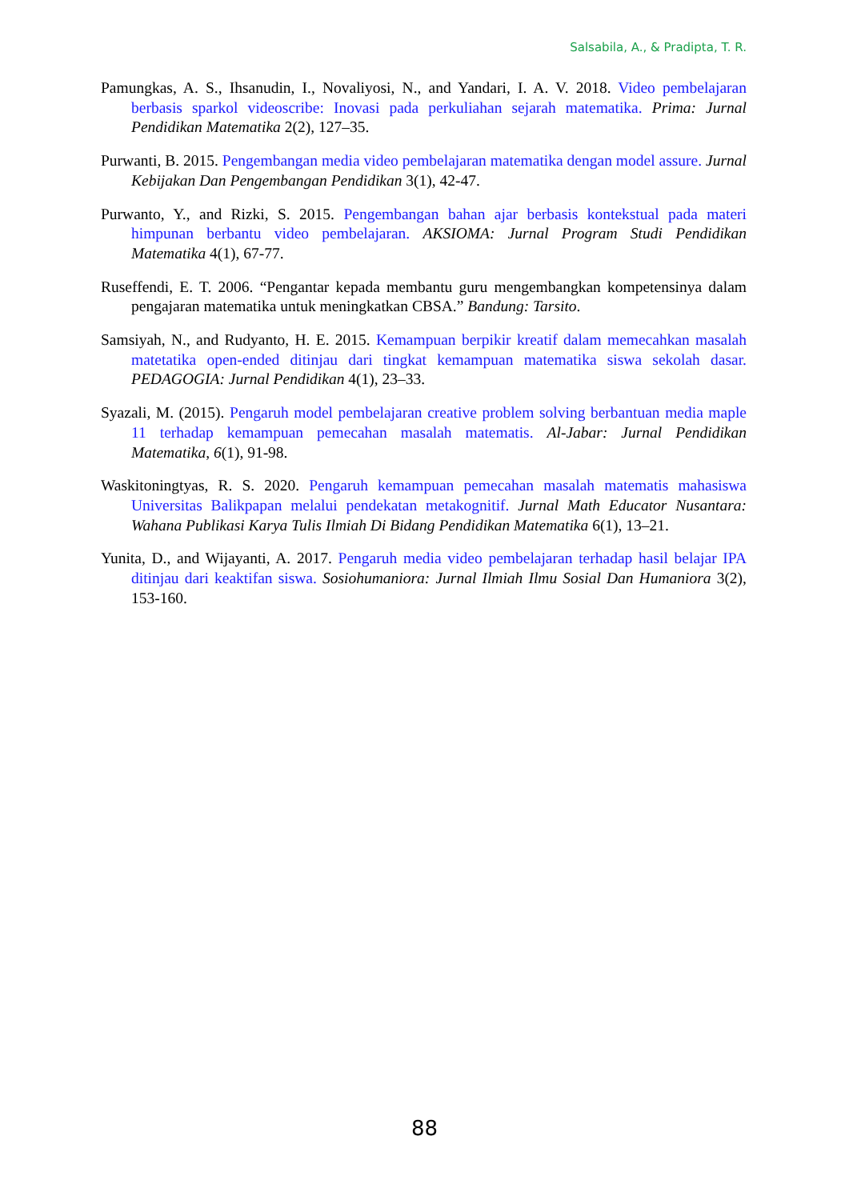Salsabila, A., & Pradipta, T. R.
Pamungkas, A. S., Ihsanudin, I., Novaliyosi, N., and Yandari, I. A. V. 2018. Video pembelajaran berbasis sparkol videoscribe: Inovasi pada perkuliahan sejarah matematika. Prima: Jurnal Pendidikan Matematika 2(2), 127–35.
Purwanti, B. 2015. Pengembangan media video pembelajaran matematika dengan model assure. Jurnal Kebijakan Dan Pengembangan Pendidikan 3(1), 42-47.
Purwanto, Y., and Rizki, S. 2015. Pengembangan bahan ajar berbasis kontekstual pada materi himpunan berbantu video pembelajaran. AKSIOMA: Jurnal Program Studi Pendidikan Matematika 4(1), 67-77.
Ruseffendi, E. T. 2006. “Pengantar kepada membantu guru mengembangkan kompetensinya dalam pengajaran matematika untuk meningkatkan CBSA.” Bandung: Tarsito.
Samsiyah, N., and Rudyanto, H. E. 2015. Kemampuan berpikir kreatif dalam memecahkan masalah matetatika open-ended ditinjau dari tingkat kemampuan matematika siswa sekolah dasar. PEDAGOGIA: Jurnal Pendidikan 4(1), 23–33.
Syazali, M. (2015). Pengaruh model pembelajaran creative problem solving berbantuan media maple 11 terhadap kemampuan pemecahan masalah matematis. Al-Jabar: Jurnal Pendidikan Matematika, 6(1), 91-98.
Waskitoningtyas, R. S. 2020. Pengaruh kemampuan pemecahan masalah matematis mahasiswa Universitas Balikpapan melalui pendekatan metakognitif. Jurnal Math Educator Nusantara: Wahana Publikasi Karya Tulis Ilmiah Di Bidang Pendidikan Matematika 6(1), 13–21.
Yunita, D., and Wijayanti, A. 2017. Pengaruh media video pembelajaran terhadap hasil belajar IPA ditinjau dari keaktifan siswa. Sosiohumaniora: Jurnal Ilmiah Ilmu Sosial Dan Humaniora 3(2), 153-160.
88